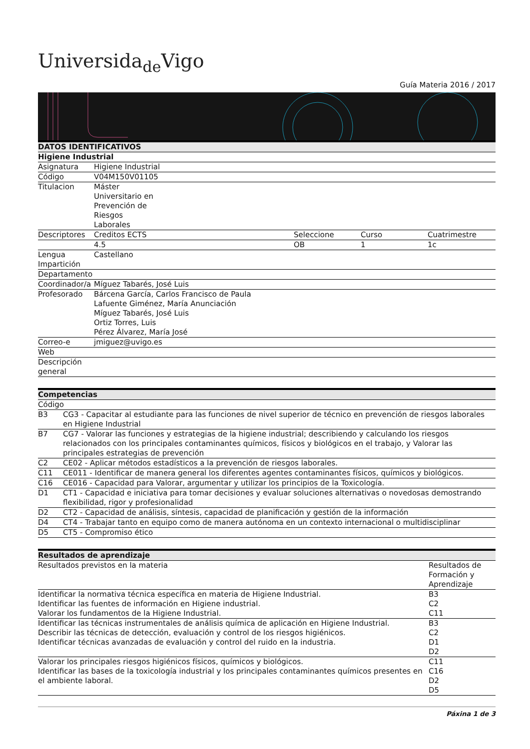Universida<sub>de</sub>Vigo
Guía Materia 2016 / 2017
| DATOS IDENTIFICATIVOS | | | | |
| Higiene Industrial | | | | |
| Asignatura | Higiene Industrial | | | |
| Código | V04M150V01105 | | | |
| Titulacion | Máster Universitario en Prevención de Riesgos Laborales | | | |
| Descriptores | Creditos ECTS | Seleccione | Curso | Cuatrimestre |
| | 4.5 | OB | 1 | 1c |
| Lengua Impartición | Castellano | | | |
| Departamento | | | | |
| Coordinador/a | Míguez Tabarés, José Luis | | | |
| Profesorado | Bárcena García, Carlos Francisco de Paula Lafuente Giménez, María Anunciación Míguez Tabarés, José Luis Ortiz Torres, Luis Pérez Álvarez, María José | | | |
| Correo-e | jmiguez@uvigo.es | | | |
| Web | | | | |
| Descripción general | | | | |
| Competencias | |
| Código | |
| B3 | CG3 - Capacitar al estudiante para las funciones de nivel superior de técnico en prevención de riesgos laborales en Higiene Industrial |
| B7 | CG7 - Valorar las funciones y estrategias de la higiene industrial; describiendo y calculando los riesgos relacionados con los principales contaminantes químicos, físicos y biológicos en el trabajo, y Valorar las principales estrategias de prevención |
| C2 | CE02 - Aplicar métodos estadísticos a la prevención de riesgos laborales. |
| C11 | CE011 - Identificar de manera general los diferentes agentes contaminantes físicos, químicos y biológicos. |
| C16 | CE016 - Capacidad para Valorar, argumentar y utilizar los principios de la Toxicología. |
| D1 | CT1 - Capacidad e iniciativa para tomar decisiones y evaluar soluciones alternativas o novedosas demostrando flexibilidad, rigor y profesionalidad |
| D2 | CT2 - Capacidad de análisis, síntesis, capacidad de planificación y gestión de la información |
| D4 | CT4 - Trabajar tanto en equipo como de manera autónoma en un contexto internacional o multidisciplinar |
| D5 | CT5 - Compromiso ético |
| Resultados de aprendizaje | |
| Resultados previstos en la materia | Resultados de Formación y Aprendizaje |
| Identificar la normativa técnica específica en materia de Higiene Industrial. Identificar las fuentes de información en Higiene industrial. Valorar los fundamentos de la Higiene Industrial. | B3 C2 C11 |
| Identificar las técnicas instrumentales de análisis química de aplicación en Higiene Industrial. Describir las técnicas de detección, evaluación y control de los riesgos higiénicos. Identificar técnicas avanzadas de evaluación y control del ruido en la industria. | B3 C2 D1 D2 |
| Valorar los principales riesgos higiénicos físicos, químicos y biológicos. Identificar las bases de la toxicología industrial y los principales contaminantes químicos presentes en el ambiente laboral. | C11 C16 D2 D5 |
Páxina 1 de 3